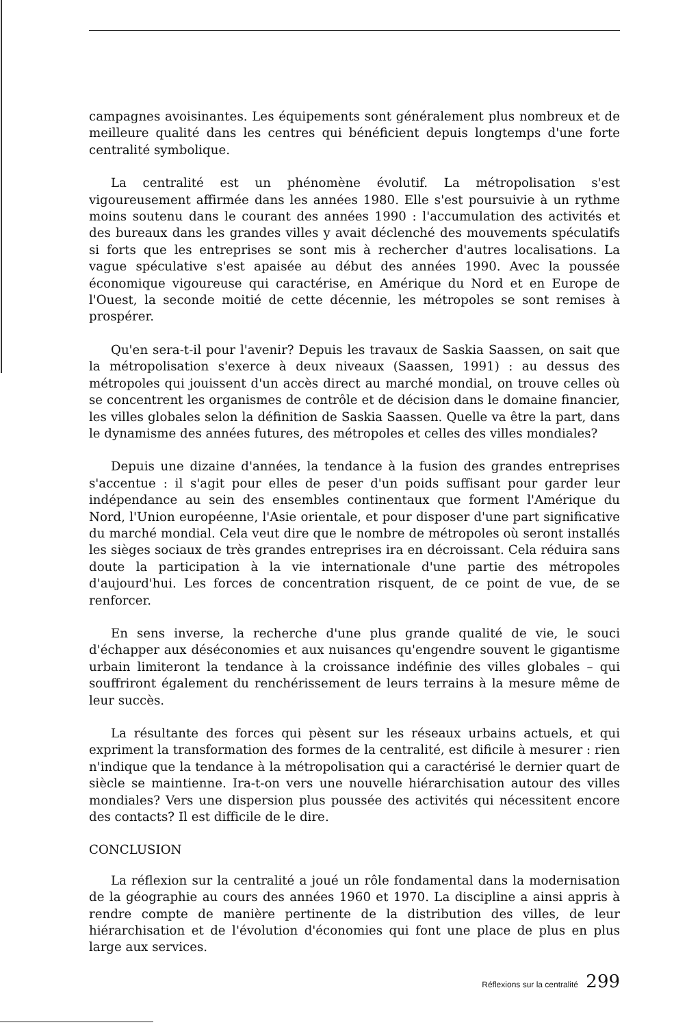campagnes avoisinantes. Les équipements sont généralement plus nombreux et de meilleure qualité dans les centres qui bénéficient depuis longtemps d'une forte centralité symbolique.
La centralité est un phénomène évolutif. La métropolisation s'est vigoureusement affirmée dans les années 1980. Elle s'est poursuivie à un rythme moins soutenu dans le courant des années 1990 : l'accumulation des activités et des bureaux dans les grandes villes y avait déclenché des mouvements spéculatifs si forts que les entreprises se sont mis à rechercher d'autres localisations. La vague spéculative s'est apaisée au début des années 1990. Avec la poussée économique vigoureuse qui caractérise, en Amérique du Nord et en Europe de l'Ouest, la seconde moitié de cette décennie, les métropoles se sont remises à prospérer.
Qu'en sera-t-il pour l'avenir? Depuis les travaux de Saskia Saassen, on sait que la métropolisation s'exerce à deux niveaux (Saassen, 1991) : au dessus des métropoles qui jouissent d'un accès direct au marché mondial, on trouve celles où se concentrent les organismes de contrôle et de décision dans le domaine financier, les villes globales selon la définition de Saskia Saassen. Quelle va être la part, dans le dynamisme des années futures, des métropoles et celles des villes mondiales?
Depuis une dizaine d'années, la tendance à la fusion des grandes entreprises s'accentue : il s'agit pour elles de peser d'un poids suffisant pour garder leur indépendance au sein des ensembles continentaux que forment l'Amérique du Nord, l'Union européenne, l'Asie orientale, et pour disposer d'une part significative du marché mondial. Cela veut dire que le nombre de métropoles où seront installés les sièges sociaux de très grandes entreprises ira en décroissant. Cela réduira sans doute la participation à la vie internationale d'une partie des métropoles d'aujourd'hui. Les forces de concentration risquent, de ce point de vue, de se renforcer.
En sens inverse, la recherche d'une plus grande qualité de vie, le souci d'échapper aux déséconomies et aux nuisances qu'engendre souvent le gigantisme urbain limiteront la tendance à la croissance indéfinie des villes globales – qui souffriront également du renchérissement de leurs terrains à la mesure même de leur succès.
La résultante des forces qui pèsent sur les réseaux urbains actuels, et qui expriment la transformation des formes de la centralité, est dificile à mesurer : rien n'indique que la tendance à la métropolisation qui a caractérisé le dernier quart de siècle se maintienne. Ira-t-on vers une nouvelle hiérarchisation autour des villes mondiales? Vers une dispersion plus poussée des activités qui nécessitent encore des contacts? Il est difficile de le dire.
CONCLUSION
La réflexion sur la centralité a joué un rôle fondamental dans la modernisation de la géographie au cours des années 1960 et 1970. La discipline a ainsi appris à rendre compte de manière pertinente de la distribution des villes, de leur hiérarchisation et de l'évolution d'économies qui font une place de plus en plus large aux services.
Réflexions sur la centralité 299